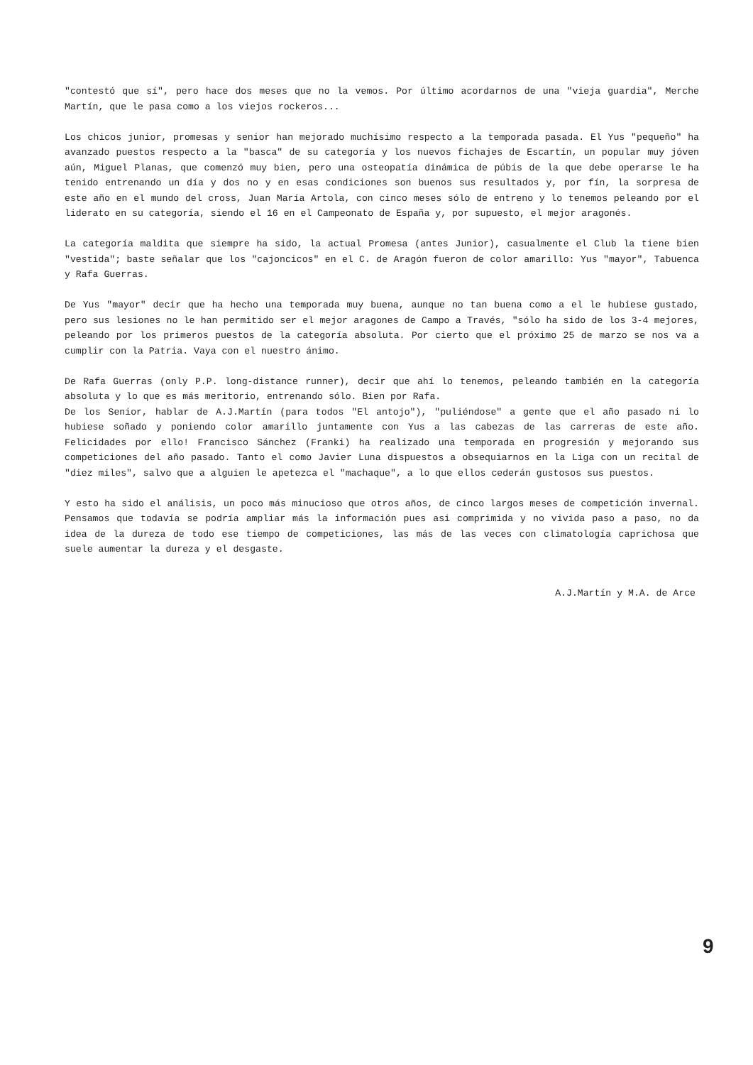"contestó que sí", pero hace dos meses que no la vemos. Por último acordarnos de una "vieja guardia", Merche Martín, que le pasa como a los viejos rockeros...
Los chicos junior, promesas y senior han mejorado muchísimo respecto a la temporada pasada. El Yus "pequeño" ha avanzado puestos respecto a la "basca" de su categoría y los nuevos fichajes de Escartín, un popular muy jóven aún, Miguel Planas, que comenzó muy bien, pero una osteopatía dinámica de púbis de la que debe operarse le ha tenido entrenando un día y dos no y en esas condiciones son buenos sus resultados y, por fín, la sorpresa de este año en el mundo del cross, Juan María Artola, con cinco meses sólo de entreno y lo tenemos peleando por el liderato en su categoría, siendo el 16 en el Campeonato de España y, por supuesto, el mejor aragonés.
La categoría maldita que siempre ha sido, la actual Promesa (antes Junior), casualmente el Club la tiene bien "vestida"; baste señalar que los "cajoncicos" en el C. de Aragón fueron de color amarillo: Yus "mayor", Tabuenca y Rafa Guerras.
De Yus "mayor" decir que ha hecho una temporada muy buena, aunque no tan buena como a el le hubiese gustado, pero sus lesiones no le han permitido ser el mejor aragones de Campo a Través, "sólo ha sido de los 3-4 mejores, peleando por los primeros puestos de la categoría absoluta. Por cierto que el próximo 25 de marzo se nos va a cumplir con la Patria. Vaya con el nuestro ánimo.
De Rafa Guerras (only P.P. long-distance runner), decir que ahí lo tenemos, peleando también en la categoría absoluta y lo que es más meritorio, entrenando sólo. Bien por Rafa.
De los Senior, hablar de A.J.Martín (para todos "El antojo"), "puliéndose" a gente que el año pasado ni lo hubiese soñado y poniendo color amarillo juntamente con Yus a las cabezas de las carreras de este año. Felicidades por ello! Francisco Sánchez (Franki) ha realizado una temporada en progresión y mejorando sus competiciones del año pasado. Tanto el como Javier Luna dispuestos a obsequiarnos en la Liga con un recital de "diez miles", salvo que a alguien le apetezca el "machaque", a lo que ellos cederán gustosos sus puestos.
Y esto ha sido el análisis, un poco más minucioso que otros años, de cinco largos meses de competición invernal. Pensamos que todavía se podría ampliar más la información pues asi comprimida y no vivida paso a paso, no da idea de la dureza de todo ese tiempo de competiciones, las más de las veces con climatología caprichosa que suele aumentar la dureza y el desgaste.
A.J.Martín y M.A. de Arce
9